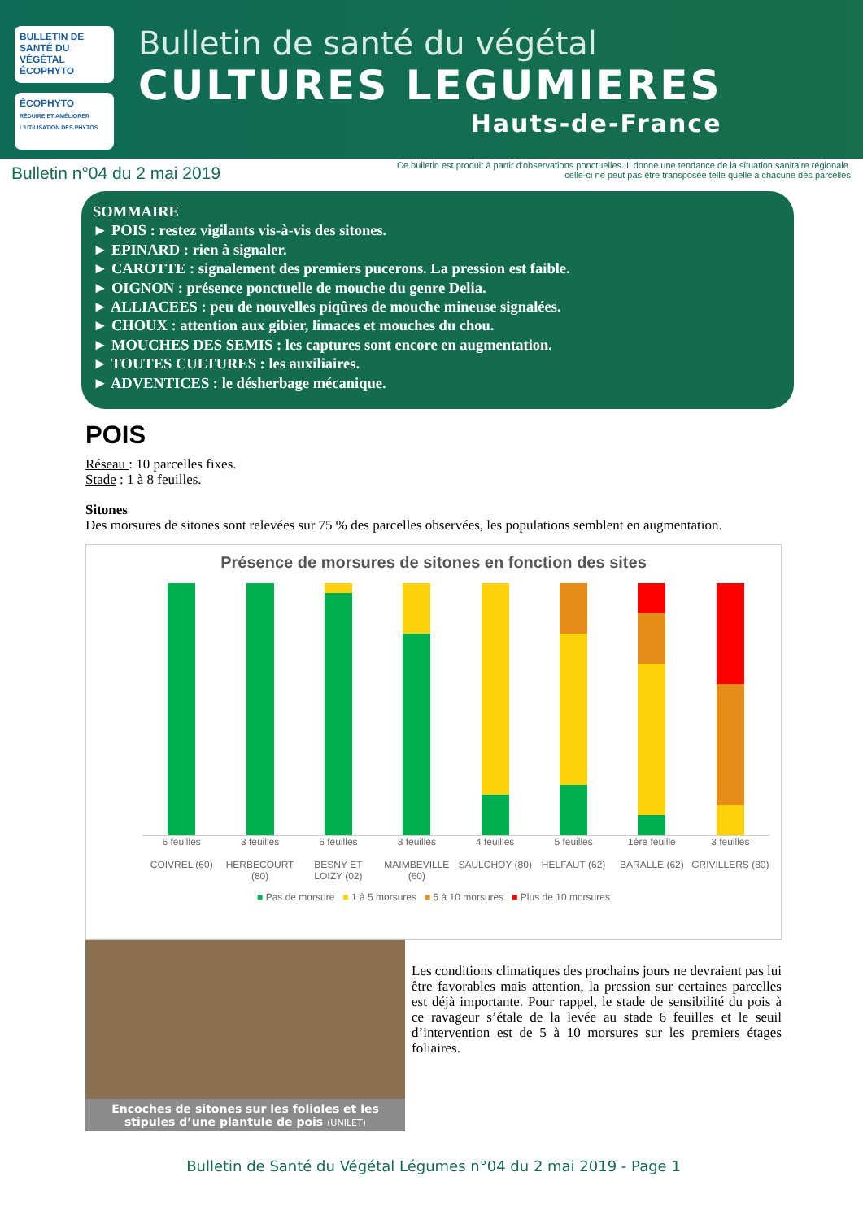BULLETIN DE SANTÉ DU VÉGÉTAL ÉCOPHYTO
ÉCOPHYTO
RÉDUIRE ET AMÉLIORER L'UTILISATION DES PHYTOS
Bulletin de santé du végétal
CULTURES LEGUMIERES
Hauts-de-France
Bulletin n°04 du 2 mai 2019
Ce bulletin est produit à partir d'observations ponctuelles. Il donne une tendance de la situation sanitaire régionale :
celle-ci ne peut pas être transposée telle quelle à chacune des parcelles.
SOMMAIRE
► POIS : restez vigilants vis-à-vis des sitones.
► EPINARD : rien à signaler.
► CAROTTE : signalement des premiers pucerons. La pression est faible.
► OIGNON : présence ponctuelle de mouche du genre Delia.
► ALLIACEES : peu de nouvelles piqûres de mouche mineuse signalées.
► CHOUX : attention aux gibier, limaces et mouches du chou.
► MOUCHES DES SEMIS : les captures sont encore en augmentation.
► TOUTES CULTURES : les auxiliaires.
► ADVENTICES : le désherbage mécanique.
POIS
Réseau : 10 parcelles fixes.
Stade : 1 à 8 feuilles.
Sitones
Des morsures de sitones sont relevées sur 75 % des parcelles observées, les populations semblent en augmentation.
Présence de morsures de sitones en fonction des sites
6 feuilles
COIVREL (60)
3 feuilles
HERBECOURT (80)
6 feuilles
BESNY ET LOIZY (02)
3 feuilles
MAIMBEVILLE (60)
4 feuilles
SAULCHOY (80)
5 feuilles
HELFAUT (62)
1ère feuille
BARALLE (62)
3 feuilles
GRIVILLERS (80)
■ Pas de morsure ■ 1 à 5 morsures ■ 5 à 10 morsures ■ Plus de 10 morsures
Encoches de sitones sur les folioles et les stipules d’une plantule de pois (UNILET)
Les conditions climatiques des prochains jours ne devraient pas lui être favorables mais attention, la pression sur certaines parcelles est déjà importante. Pour rappel, le stade de sensibilité du pois à ce ravageur s’étale de la levée au stade 6 feuilles et le seuil d’intervention est de 5 à 10 morsures sur les premiers étages foliaires.
Bulletin de Santé du Végétal Légumes n°04 du 2 mai 2019 - Page 1